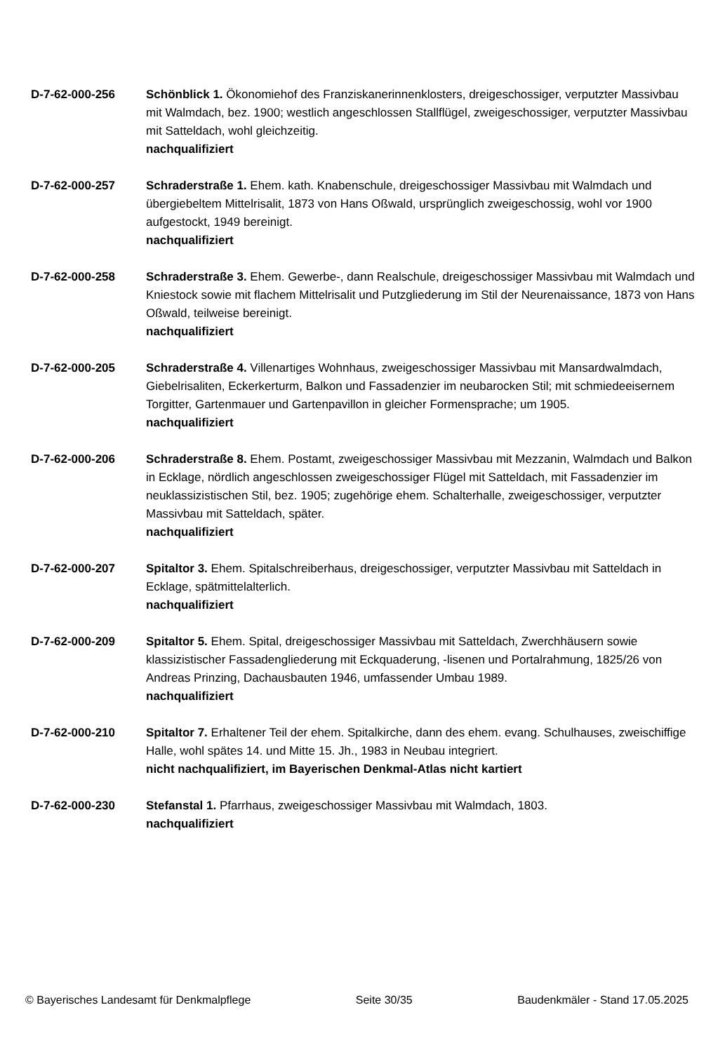D-7-62-000-256 Schönblick 1. Ökonomiehof des Franziskanerinnenklosters, dreigeschossiger, verputzter Massivbau mit Walmdach, bez. 1900; westlich angeschlossen Stallflügel, zweigeschossiger, verputzter Massivbau mit Satteldach, wohl gleichzeitig.
nachqualifiziert
D-7-62-000-257 Schraderstraße 1. Ehem. kath. Knabenschule, dreigeschossiger Massivbau mit Walmdach und übergiebeltem Mittelrisalit, 1873 von Hans Oßwald, ursprünglich zweigeschossig, wohl vor 1900 aufgestockt, 1949 bereinigt.
nachqualifiziert
D-7-62-000-258 Schraderstraße 3. Ehem. Gewerbe-, dann Realschule, dreigeschossiger Massivbau mit Walmdach und Kniestock sowie mit flachem Mittelrisalit und Putzgliederung im Stil der Neurenaissance, 1873 von Hans Oßwald, teilweise bereinigt.
nachqualifiziert
D-7-62-000-205 Schraderstraße 4. Villenartiges Wohnhaus, zweigeschossiger Massivbau mit Mansardwalmdach, Giebelrisaliten, Eckerkerturm, Balkon und Fassadenzier im neubarocken Stil; mit schmiedeeisernem Torgitter, Gartenmauer und Gartenpavillon in gleicher Formensprache; um 1905.
nachqualifiziert
D-7-62-000-206 Schraderstraße 8. Ehem. Postamt, zweigeschossiger Massivbau mit Mezzanin, Walmdach und Balkon in Ecklage, nördlich angeschlossen zweigeschossiger Flügel mit Satteldach, mit Fassadenzier im neuklassizistischen Stil, bez. 1905; zugehörige ehem. Schalterhalle, zweigeschossiger, verputzter Massivbau mit Satteldach, später.
nachqualifiziert
D-7-62-000-207 Spitaltor 3. Ehem. Spitalschreiberhaus, dreigeschossiger, verputzter Massivbau mit Satteldach in Ecklage, spätmittelalterlich.
nachqualifiziert
D-7-62-000-209 Spitaltor 5. Ehem. Spital, dreigeschossiger Massivbau mit Satteldach, Zwerchhäusern sowie klassizistischer Fassadengliederung mit Eckquaderung, -lisenen und Portalrahmung, 1825/26 von Andreas Prinzing, Dachausbauten 1946, umfassender Umbau 1989.
nachqualifiziert
D-7-62-000-210 Spitaltor 7. Erhaltener Teil der ehem. Spitalkirche, dann des ehem. evang. Schulhauses, zweischiffige Halle, wohl spätes 14. und Mitte 15. Jh., 1983 in Neubau integriert.
nicht nachqualifiziert, im Bayerischen Denkmal-Atlas nicht kartiert
D-7-62-000-230 Stefanstal 1. Pfarrhaus, zweigeschossiger Massivbau mit Walmdach, 1803.
nachqualifiziert
© Bayerisches Landesamt für Denkmalpflege Seite 30/35 Baudenkmäler - Stand 17.05.2025